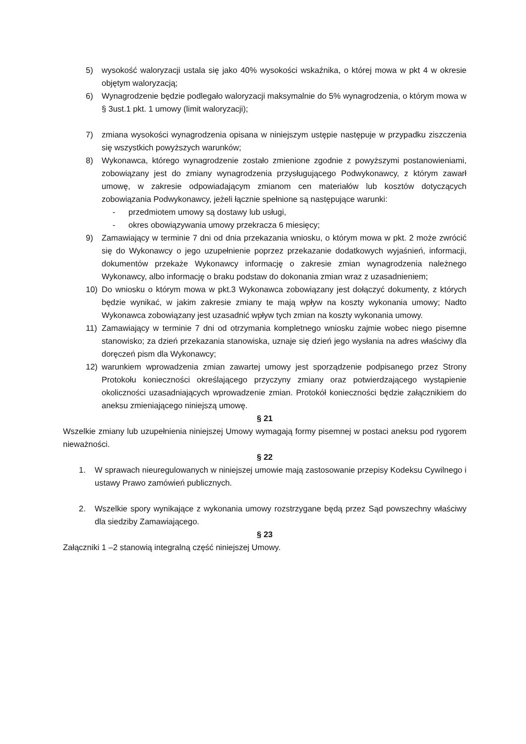5) wysokość waloryzacji ustala się jako 40% wysokości wskaźnika, o której mowa w pkt 4 w okresie objętym waloryzacją;
6) Wynagrodzenie będzie podlegało waloryzacji maksymalnie do 5% wynagrodzenia, o którym mowa w § 3ust.1 pkt. 1 umowy (limit waloryzacji);
7) zmiana wysokości wynagrodzenia opisana w niniejszym ustępie następuje w przypadku ziszczenia się wszystkich powyższych warunków;
8) Wykonawca, którego wynagrodzenie zostało zmienione zgodnie z powyższymi postanowieniami, zobowiązany jest do zmiany wynagrodzenia przysługującego Podwykonawcy, z którym zawarł umowę, w zakresie odpowiadającym zmianom cen materiałów lub kosztów dotyczących zobowiązania Podwykonawcy, jeżeli łącznie spełnione są następujące warunki:
- przedmiotem umowy są dostawy lub usługi,
- okres obowiązywania umowy przekracza 6 miesięcy;
9) Zamawiający w terminie 7 dni od dnia przekazania wniosku, o którym mowa w pkt. 2 może zwrócić się do Wykonawcy o jego uzupełnienie poprzez przekazanie dodatkowych wyjaśnień, informacji, dokumentów przekaże Wykonawcy informację o zakresie zmian wynagrodzenia należnego Wykonawcy, albo informację o braku podstaw do dokonania zmian wraz z uzasadnieniem;
10) Do wniosku o którym mowa w pkt.3 Wykonawca zobowiązany jest dołączyć dokumenty, z których będzie wynikać, w jakim zakresie zmiany te mają wpływ na koszty wykonania umowy; Nadto Wykonawca zobowiązany jest uzasadnić wpływ tych zmian na koszty wykonania umowy.
11) Zamawiający w terminie 7 dni od otrzymania kompletnego wniosku zajmie wobec niego pisemne stanowisko; za dzień przekazania stanowiska, uznaje się dzień jego wysłania na adres właściwy dla doręczeń pism dla Wykonawcy;
12) warunkiem wprowadzenia zmian zawartej umowy jest sporządzenie podpisanego przez Strony Protokołu konieczności określającego przyczyny zmiany oraz potwierdzającego wystąpienie okoliczności uzasadniających wprowadzenie zmian. Protokół konieczności będzie załącznikiem do aneksu zmieniającego niniejszą umowę.
§ 21
Wszelkie zmiany lub uzupełnienia niniejszej Umowy wymagają formy pisemnej w postaci aneksu pod rygorem nieważności.
§ 22
1. W sprawach nieuregulowanych w niniejszej umowie mają zastosowanie przepisy Kodeksu Cywilnego i ustawy Prawo zamówień publicznych.
2. Wszelkie spory wynikające z wykonania umowy rozstrzygane będą przez Sąd powszechny właściwy dla siedziby Zamawiającego.
§ 23
Załączniki 1 –2 stanowią integralną część niniejszej Umowy.